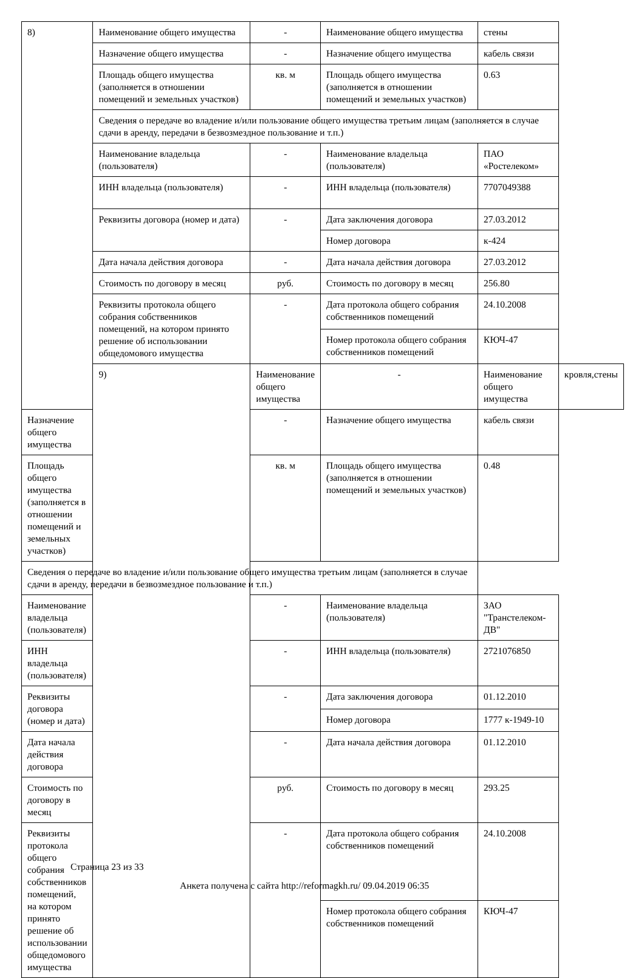| 8) | Наименование общего имущества | - | Наименование общего имущества | стены | |
| | Назначение общего имущества | - | Назначение общего имущества | кабель связи | |
| | Площадь общего имущества (заполняется в отношении помещений и земельных участков) | кв. м | Площадь общего имущества (заполняется в отношении помещений и земельных участков) | 0.63 | |
| | Сведения о передаче во владение и/или пользование общего имущества третьим лицам (заполняется в случае сдачи в аренду, передачи в безвозмездное пользование и т.п.) | | | | |
| | Наименование владельца (пользователя) | - | Наименование владельца (пользователя) | ПАО «Ростелеком» | |
| | ИНН владельца (пользователя) | - | ИНН владельца (пользователя) | 7707049388 | |
| | Реквизиты договора (номер и дата) | - | Дата заключения договора | 27.03.2012 | |
| | | | Номер договора | к-424 | |
| | Дата начала действия договора | - | Дата начала действия договора | 27.03.2012 | |
| | Стоимость по договору в месяц | руб. | Стоимость по договору в месяц | 256.80 | |
| | Реквизиты протокола общего собрания собственников помещений, на котором принято решение об использовании общедомового имущества | - | Дата протокола общего собрания собственников помещений | 24.10.2008 | |
| | | | Номер протокола общего собрания собственников помещений | КЮЧ-47 | |
| | 9) | Наименование общего имущества | - | Наименование общего имущества | кровля,стены |
| Назначение общего имущества | | - | Назначение общего имущества | кабель связи | |
| Площадь общего имущества (заполняется в отношении помещений и земельных участков) | | кв. м | Площадь общего имущества (заполняется в отношении помещений и земельных участков) | 0.48 | |
| Сведения о передаче во владение и/или пользование общего имущества третьим лицам (заполняется в случае сдачи в аренду, передачи в безвозмездное пользование и т.п.) | | | | | |
| Наименование владельца (пользователя) | | - | Наименование владельца (пользователя) | ЗАО "Транстелеком-ДВ" | |
| ИНН владельца (пользователя) | | - | ИНН владельца (пользователя) | 2721076850 | |
| Реквизиты договора (номер и дата) | | - | Дата заключения договора | 01.12.2010 | |
| | | | Номер договора | 1777 к-1949-10 | |
| Дата начала действия договора | | - | Дата начала действия договора | 01.12.2010 | |
| Стоимость по договору в месяц | | руб. | Стоимость по договору в месяц | 293.25 | |
| Реквизиты протокола общего собрания собственников помещений, на котором принято решение об использовании общедомового имущества | | - | Дата протокола общего собрания собственников помещений | 24.10.2008 | |
| | | | Номер протокола общего собрания собственников помещений | КЮЧ-47 | |
Страница 23 из 33
Анкета получена с сайта http://reformagkh.ru/ 09.04.2019 06:35